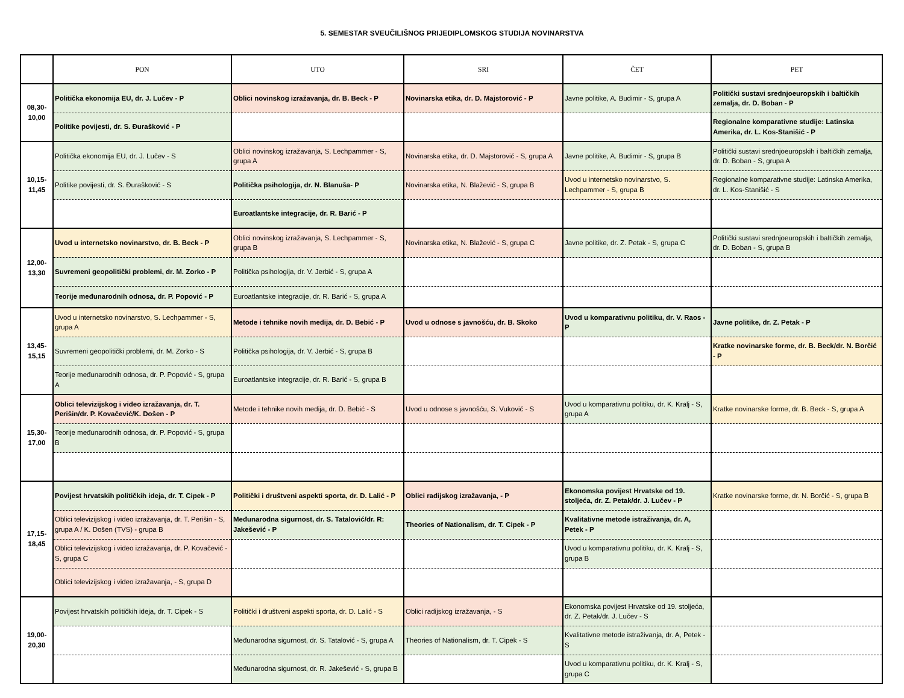5. SEMESTAR SVEUČILIŠNOG PRIJEDIPLOMSKOG STUDIJA NOVINARSTVA
| | PON | UTO | SRI | ČET | PET |
| --- | --- | --- | --- | --- | --- |
| 08,30- 10,00 | Politička ekonomija EU, dr. J. Lučev - P | Oblici novinskog izražavanja, dr. B. Beck - P | Novinarska etika, dr. D. Majstorović - P | Javne politike, A. Budimir - S, grupa A | Politički sustavi srednjoeuropskih i baltičkih zemalja, dr. D. Boban - P |
| | Politike povijesti, dr. S. Đurašković - P | | | | Regionalne komparativne studije: Latinska Amerika, dr. L. Kos-Stanišić - P |
| 10,15- 11,45 | Politička ekonomija EU, dr. J. Lučev - S | Oblici novinskog izražavanja, S. Lechpammer - S, grupa A | Novinarska etika, dr. D. Majstorović - S, grupa A | Javne politike, A. Budimir - S, grupa B | Politički sustavi srednjoeuropskih i baltičkih zemalja, dr. D. Boban - S, grupa A |
| | Politike povijesti, dr. S. Đurašković - S | Politička psihologija, dr. N. Blanuša- P | Novinarska etika, N. Blažević - S, grupa B | Uvod u internetsko novinarstvo, S. Lechpammer - S, grupa B | Regionalne komparativne studije: Latinska Amerika, dr. L. Kos-Stanišić - S |
| | | Euroatlantske integracije, dr. R. Barić - P | | | |
| 12,00- 13,30 | Uvod u internetsko novinarstvo, dr. B. Beck - P | Oblici novinskog izražavanja, S. Lechpammer - S, grupa B | Novinarska etika, N. Blažević - S, grupa C | Javne politike, dr. Z. Petak - S, grupa C | Politički sustavi srednjoeuropskih i baltičkih zemalja, dr. D. Boban - S, grupa B |
| | Suvremeni geopolitički problemi, dr. M. Zorko - P | Politička psihologija, dr. V. Jerbić - S, grupa A | | | |
| | Teorije međunarodnih odnosa, dr. P. Popović - P | Euroatlantske integracije, dr. R. Barić - S, grupa A | | | |
| 13,45- 15,15 | Uvod u internetsko novinarstvo, S. Lechpammer - S, grupa A | Metode i tehnike novih medija, dr. D. Bebić - P | Uvod u odnose s javnošću, dr. B. Skoko | Uvod u komparativnu politiku, dr. V. Raos - P | Javne politike, dr. Z. Petak - P |
| | Suvremeni geopolitički problemi, dr. M. Zorko - S | Politička psihologija, dr. V. Jerbić - S, grupa B | | | Kratke novinarske forme, dr. B. Beck/dr. N. Borčić - P |
| | Teorije međunarodnih odnosa, dr. P. Popović - S, grupa A | Euroatlantske integracije, dr. R. Barić - S, grupa B | | | |
| 15,30- 17,00 | Oblici televizijskog i video izražavanja, dr. T. Perišin/dr. P. Kovačević/K. Došen - P | Metode i tehnike novih medija, dr. D. Bebić - S | Uvod u odnose s javnošću, S. Vuković - S | Uvod u komparativnu politiku, dr. K. Kralj - S, grupa A | Kratke novinarske forme, dr. B. Beck - S, grupa A |
| | Teorije međunarodnih odnosa, dr. P. Popović - S, grupa B | | | | |
| 17,15- 18,45 | Povijest hrvatskih političkih ideja, dr. T. Cipek - P | Politički i društveni aspekti sporta, dr. D. Lalić - P | Oblici radijskog izražavanja, - P | Ekonomska povijest Hrvatske od 19. stoljeća, dr. Z. Petak/dr. J. Lučev - P | Kratke novinarske forme, dr. N. Borčić - S, grupa B |
| | Oblici televizijskog i video izražavanja, dr. T. Perišin - S, grupa A / K. Došen (TVS) - grupa B | Međunarodna sigurnost, dr. S. Tatalović/dr. R: Jakešević - P | Theories of Nationalism, dr. T. Cipek - P | Kvalitativne metode istraživanja, dr. A, Petek - P | |
| | Oblici televizijskog i video izražavanja, dr. P. Kovačević - S, grupa C | | | Uvod u komparativnu politiku, dr. K. Kralj - S, grupa B | |
| | Oblici televizijskog i video izražavanja, - S, grupa D | | | | |
| 19,00- 20,30 | Povijest hrvatskih političkih ideja, dr. T. Cipek - S | Politički i društveni aspekti sporta, dr. D. Lalić - S | Oblici radijskog izražavanja, - S | Ekonomska povijest Hrvatske od 19. stoljeća, dr. Z. Petak/dr. J. Lučev - S | |
| | | Međunarodna sigurnost, dr. S. Tatalović - S, grupa A | Theories of Nationalism, dr. T. Cipek - S | Kvalitativne metode istraživanja, dr. A, Petek - S | |
| | | Međunarodna sigurnost, dr. R. Jakešević - S, grupa B | | Uvod u komparativnu politiku, dr. K. Kralj - S, grupa C | |